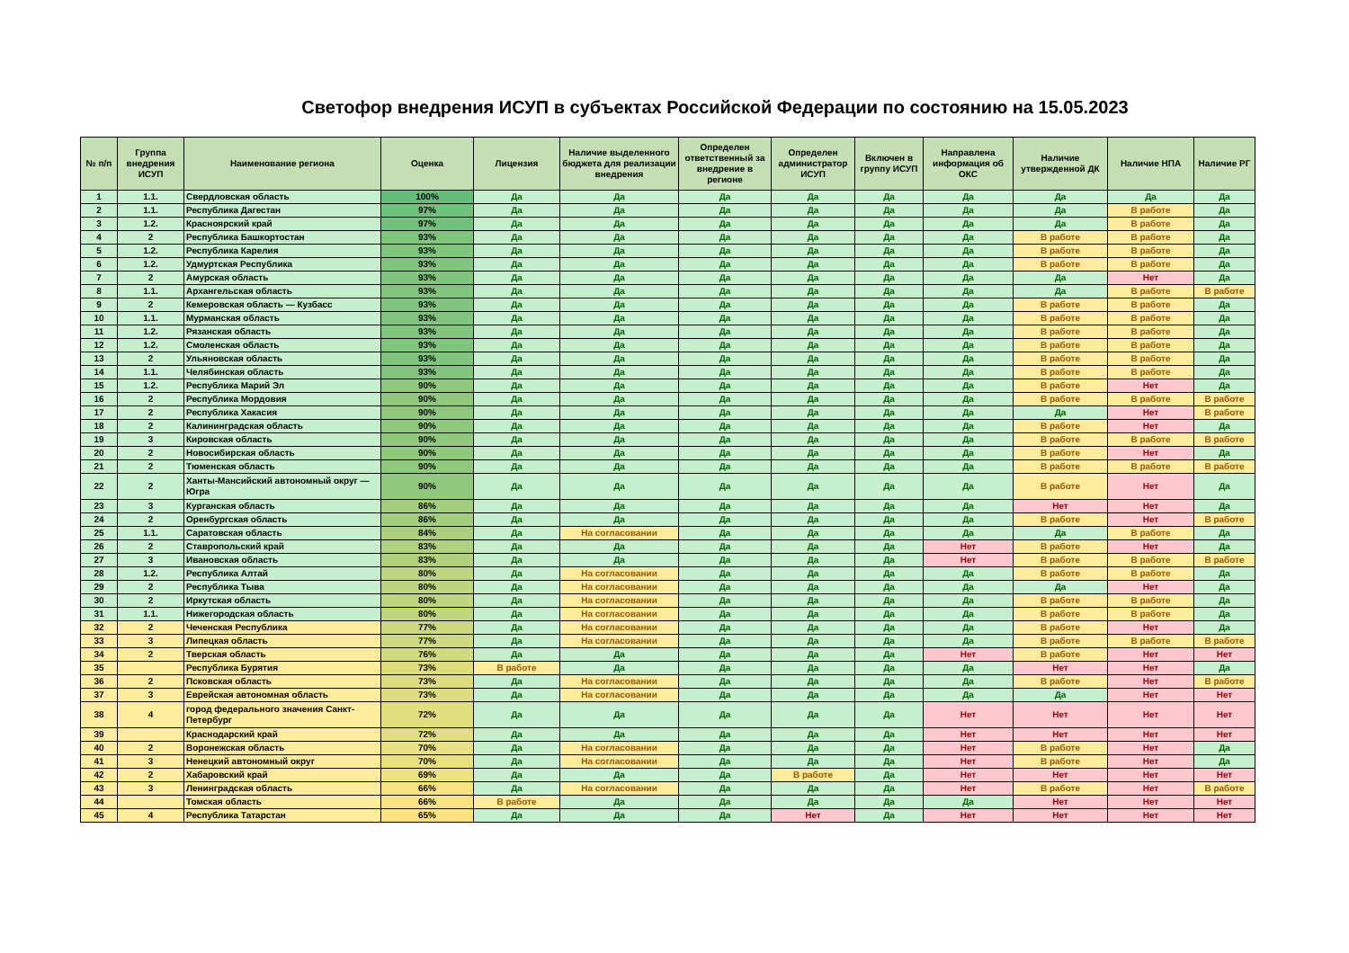Светофор внедрения ИСУП в субъектах Российской Федерации по состоянию на 15.05.2023
| № п/п | Группа внедрения ИСУП | Наименование региона | Оценка | Лицензия | Наличие выделенного бюджета для реализации внедрения | Определен ответственный за внедрение в регионе | Определен администратор ИСУП | Включен в группу ИСУП | Направлена информация об ОКС | Наличие утвержденной ДК | Наличие НПА | Наличие РГ |
| --- | --- | --- | --- | --- | --- | --- | --- | --- | --- | --- | --- | --- |
| 1 | 1.1. | Свердловская область | 100% | Да | Да | Да | Да | Да | Да | Да | Да | Да |
| 2 | 1.1. | Республика Дагестан | 97% | Да | Да | Да | Да | Да | Да | Да | В работе | Да |
| 3 | 1.2. | Красноярский край | 97% | Да | Да | Да | Да | Да | Да | Да | В работе | Да |
| 4 | 2 | Республика Башкортостан | 93% | Да | Да | Да | Да | Да | Да | В работе | В работе | Да |
| 5 | 1.2. | Республика Карелия | 93% | Да | Да | Да | Да | Да | Да | В работе | В работе | Да |
| 6 | 1.2. | Удмуртская Республика | 93% | Да | Да | Да | Да | Да | Да | В работе | В работе | Да |
| 7 | 2 | Амурская область | 93% | Да | Да | Да | Да | Да | Да | Да | Нет | Да |
| 8 | 1.1. | Архангельская область | 93% | Да | Да | Да | Да | Да | Да | Да | В работе | В работе |
| 9 | 2 | Кемеровская область — Кузбасс | 93% | Да | Да | Да | Да | Да | Да | В работе | В работе | Да |
| 10 | 1.1. | Мурманская область | 93% | Да | Да | Да | Да | Да | Да | В работе | В работе | Да |
| 11 | 1.2. | Рязанская область | 93% | Да | Да | Да | Да | Да | Да | В работе | В работе | Да |
| 12 | 1.2. | Смоленская область | 93% | Да | Да | Да | Да | Да | Да | В работе | В работе | Да |
| 13 | 2 | Ульяновская область | 93% | Да | Да | Да | Да | Да | Да | В работе | В работе | Да |
| 14 | 1.1. | Челябинская область | 93% | Да | Да | Да | Да | Да | Да | В работе | В работе | Да |
| 15 | 1.2. | Республика Марий Эл | 90% | Да | Да | Да | Да | Да | Да | В работе | Нет | Да |
| 16 | 2 | Республика Мордовия | 90% | Да | Да | Да | Да | Да | Да | В работе | В работе | В работе |
| 17 | 2 | Республика Хакасия | 90% | Да | Да | Да | Да | Да | Да | Да | Нет | В работе |
| 18 | 2 | Калининградская область | 90% | Да | Да | Да | Да | Да | Да | В работе | Нет | Да |
| 19 | 3 | Кировская область | 90% | Да | Да | Да | Да | Да | Да | В работе | В работе | В работе |
| 20 | 2 | Новосибирская область | 90% | Да | Да | Да | Да | Да | Да | В работе | Нет | Да |
| 21 | 2 | Тюменская область | 90% | Да | Да | Да | Да | Да | Да | В работе | В работе | В работе |
| 22 | 2 | Ханты-Мансийский автономный округ — Югра | 90% | Да | Да | Да | Да | Да | Да | В работе | Нет | Да |
| 23 | 3 | Курганская область | 86% | Да | Да | Да | Да | Да | Да | Нет | Нет | Да |
| 24 | 2 | Оренбургская область | 86% | Да | Да | Да | Да | Да | Да | В работе | Нет | В работе |
| 25 | 1.1. | Саратовская область | 84% | Да | На согласовании | Да | Да | Да | Да | Да | В работе | Да |
| 26 | 2 | Ставропольский край | 83% | Да | Да | Да | Да | Да | Нет | В работе | Нет | Да |
| 27 | 3 | Ивановская область | 83% | Да | Да | Да | Да | Да | Нет | В работе | В работе | В работе |
| 28 | 1.2. | Республика Алтай | 80% | Да | На согласовании | Да | Да | Да | Да | В работе | В работе | Да |
| 29 | 2 | Республика Тыва | 80% | Да | На согласовании | Да | Да | Да | Да | Да | Нет | Да |
| 30 | 2 | Иркутская область | 80% | Да | На согласовании | Да | Да | Да | Да | В работе | В работе | Да |
| 31 | 1.1. | Нижегородская область | 80% | Да | На согласовании | Да | Да | Да | Да | В работе | В работе | Да |
| 32 | 2 | Чеченская Республика | 77% | Да | На согласовании | Да | Да | Да | Да | В работе | Нет | Да |
| 33 | 3 | Липецкая область | 77% | Да | На согласовании | Да | Да | Да | Да | В работе | В работе | В работе |
| 34 | 2 | Тверская область | 76% | Да | Да | Да | Да | Да | Нет | В работе | Нет | Нет |
| 35 | | Республика Бурятия | 73% | В работе | Да | Да | Да | Да | Да | Нет | Нет | Да |
| 36 | 2 | Псковская область | 73% | Да | На согласовании | Да | Да | Да | Да | В работе | Нет | В работе |
| 37 | 3 | Еврейская автономная область | 73% | Да | На согласовании | Да | Да | Да | Да | Да | Нет | Нет |
| 38 | 4 | город федерального значения Санкт-Петербург | 72% | Да | Да | Да | Да | Да | Нет | Нет | Нет | Нет |
| 39 | | Краснодарский край | 72% | Да | Да | Да | Да | Да | Нет | Нет | Нет | Нет |
| 40 | 2 | Воронежская область | 70% | Да | На согласовании | Да | Да | Да | Нет | В работе | Нет | Да |
| 41 | 3 | Ненецкий автономный округ | 70% | Да | На согласовании | Да | Да | Да | Нет | В работе | Нет | Да |
| 42 | 2 | Хабаровский край | 69% | Да | Да | Да | В работе | Да | Нет | Нет | Нет | Нет |
| 43 | 3 | Ленинградская область | 66% | Да | На согласовании | Да | Да | Да | Нет | В работе | Нет | В работе |
| 44 | | Томская область | 66% | В работе | Да | Да | Да | Да | Да | Нет | Нет | Нет |
| 45 | 4 | Республика Татарстан | 65% | Да | Да | Да | Нет | Да | Нет | Нет | Нет | Нет |